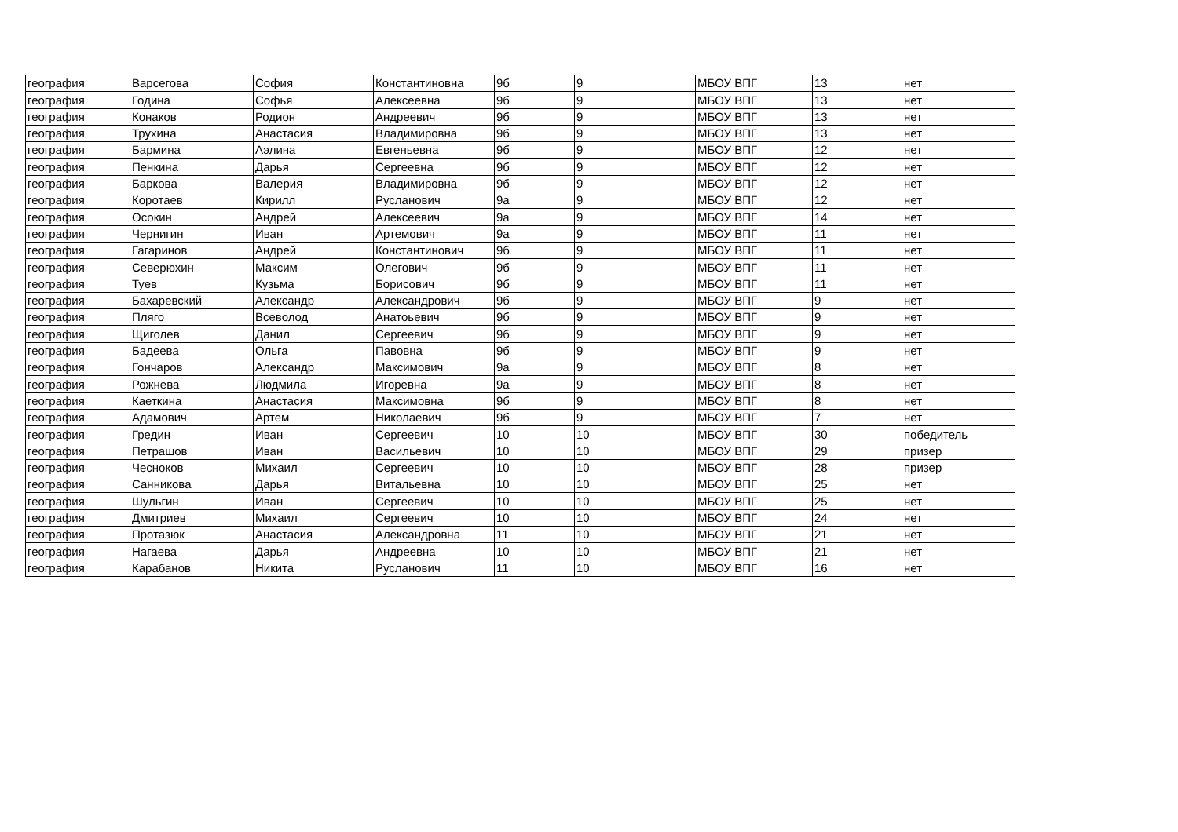| география | Варсегова | София | Константиновна | 9б | 9 | МБОУ ВПГ | 13 | нет |
| география | Година | Софья | Алексеевна | 9б | 9 | МБОУ ВПГ | 13 | нет |
| география | Конаков | Родион | Андреевич | 9б | 9 | МБОУ ВПГ | 13 | нет |
| география | Трухина | Анастасия | Владимировна | 9б | 9 | МБОУ ВПГ | 13 | нет |
| география | Бармина | Аэлина | Евгеньевна | 9б | 9 | МБОУ ВПГ | 12 | нет |
| география | Пенкина | Дарья | Сергеевна | 9б | 9 | МБОУ ВПГ | 12 | нет |
| география | Баркова | Валерия | Владимировна | 9б | 9 | МБОУ ВПГ | 12 | нет |
| география | Коротаев | Кирилл | Русланович | 9а | 9 | МБОУ ВПГ | 12 | нет |
| география | Осокин | Андрей | Алексеевич | 9а | 9 | МБОУ ВПГ | 14 | нет |
| география | Чернигин | Иван | Артемович | 9а | 9 | МБОУ ВПГ | 11 | нет |
| география | Гагаринов | Андрей | Константинович | 9б | 9 | МБОУ ВПГ | 11 | нет |
| география | Северюхин | Максим | Олегович | 9б | 9 | МБОУ ВПГ | 11 | нет |
| география | Туев | Кузьма | Борисович | 9б | 9 | МБОУ ВПГ | 11 | нет |
| география | Бахаревский | Александр | Александрович | 9б | 9 | МБОУ ВПГ | 9 | нет |
| география | Пляго | Всеволод | Анатоьевич | 9б | 9 | МБОУ ВПГ | 9 | нет |
| география | Щиголев | Данил | Сергеевич | 9б | 9 | МБОУ ВПГ | 9 | нет |
| география | Бадеева | Ольга | Павовна | 9б | 9 | МБОУ ВПГ | 9 | нет |
| география | Гончаров | Александр | Максимович | 9а | 9 | МБОУ ВПГ | 8 | нет |
| география | Рожнева | Людмила | Игоревна | 9а | 9 | МБОУ ВПГ | 8 | нет |
| география | Каеткина | Анастасия | Максимовна | 9б | 9 | МБОУ ВПГ | 8 | нет |
| география | Адамович | Артем | Николаевич | 9б | 9 | МБОУ ВПГ | 7 | нет |
| география | Гредин | Иван | Сергеевич | 10 | 10 | МБОУ ВПГ | 30 | победитель |
| география | Петрашов | Иван | Васильевич | 10 | 10 | МБОУ ВПГ | 29 | призер |
| география | Чесноков | Михаил | Сергеевич | 10 | 10 | МБОУ ВПГ | 28 | призер |
| география | Санникова | Дарья | Витальевна | 10 | 10 | МБОУ ВПГ | 25 | нет |
| география | Шульгин | Иван | Сергеевич | 10 | 10 | МБОУ ВПГ | 25 | нет |
| география | Дмитриев | Михаил | Сергеевич | 10 | 10 | МБОУ ВПГ | 24 | нет |
| география | Протазюк | Анастасия | Александровна | 11 | 10 | МБОУ ВПГ | 21 | нет |
| география | Нагаева | Дарья | Андреевна | 10 | 10 | МБОУ ВПГ | 21 | нет |
| география | Карабанов | Никита | Русланович | 11 | 10 | МБОУ ВПГ | 16 | нет |